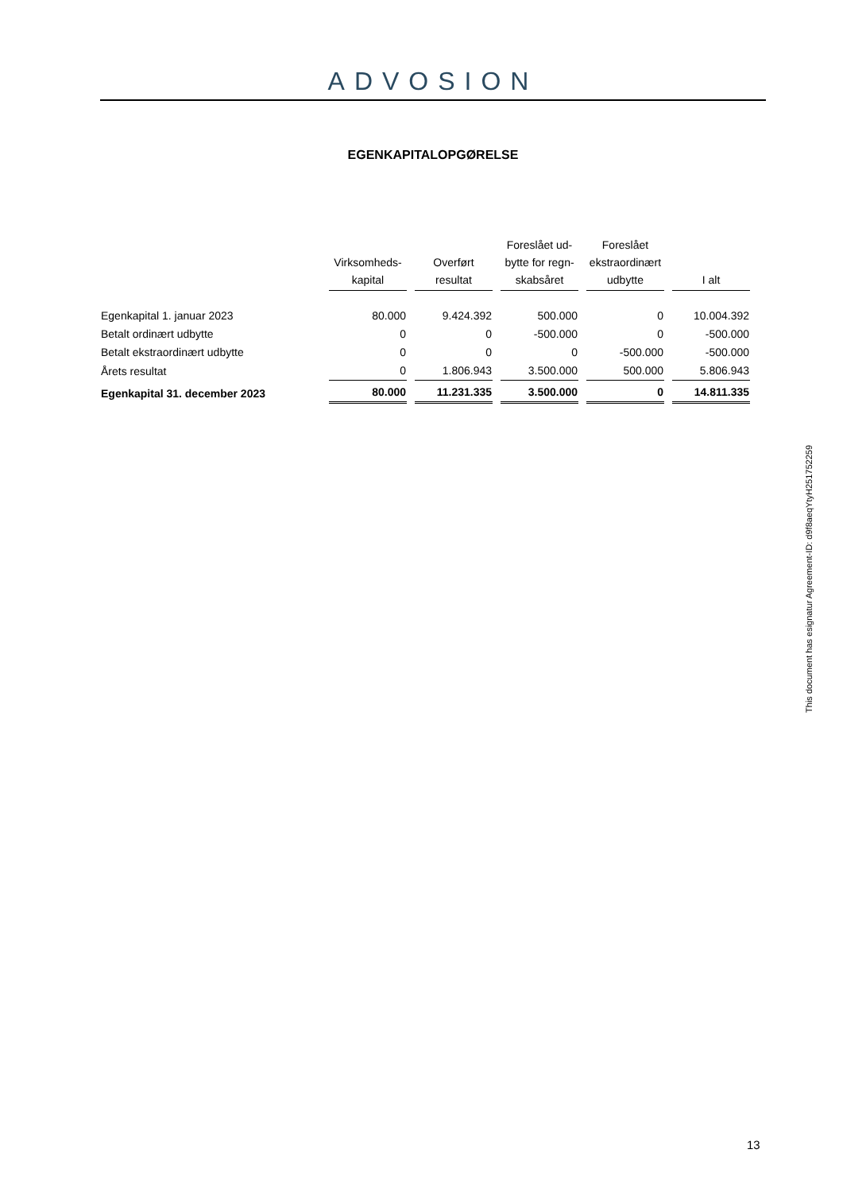ADVOSION
EGENKAPITALOPGØRELSE
| | Virksomheds- kapital | Overført resultat | Foreslået ud- bytte for regn- skabsåret | Foreslået ekstraordinært udbytte | I alt |
| --- | --- | --- | --- | --- | --- |
| Egenkapital 1. januar 2023 | 80.000 | 9.424.392 | 500.000 | 0 | 10.004.392 |
| Betalt ordinært udbytte | 0 | 0 | -500.000 | 0 | -500.000 |
| Betalt ekstraordinært udbytte | 0 | 0 | 0 | -500.000 | -500.000 |
| Årets resultat | 0 | 1.806.943 | 3.500.000 | 500.000 | 5.806.943 |
| Egenkapital 31. december 2023 | 80.000 | 11.231.335 | 3.500.000 | 0 | 14.811.335 |
This document has esignatur Agreement-ID: d9f8aeqYtyH251752259
13